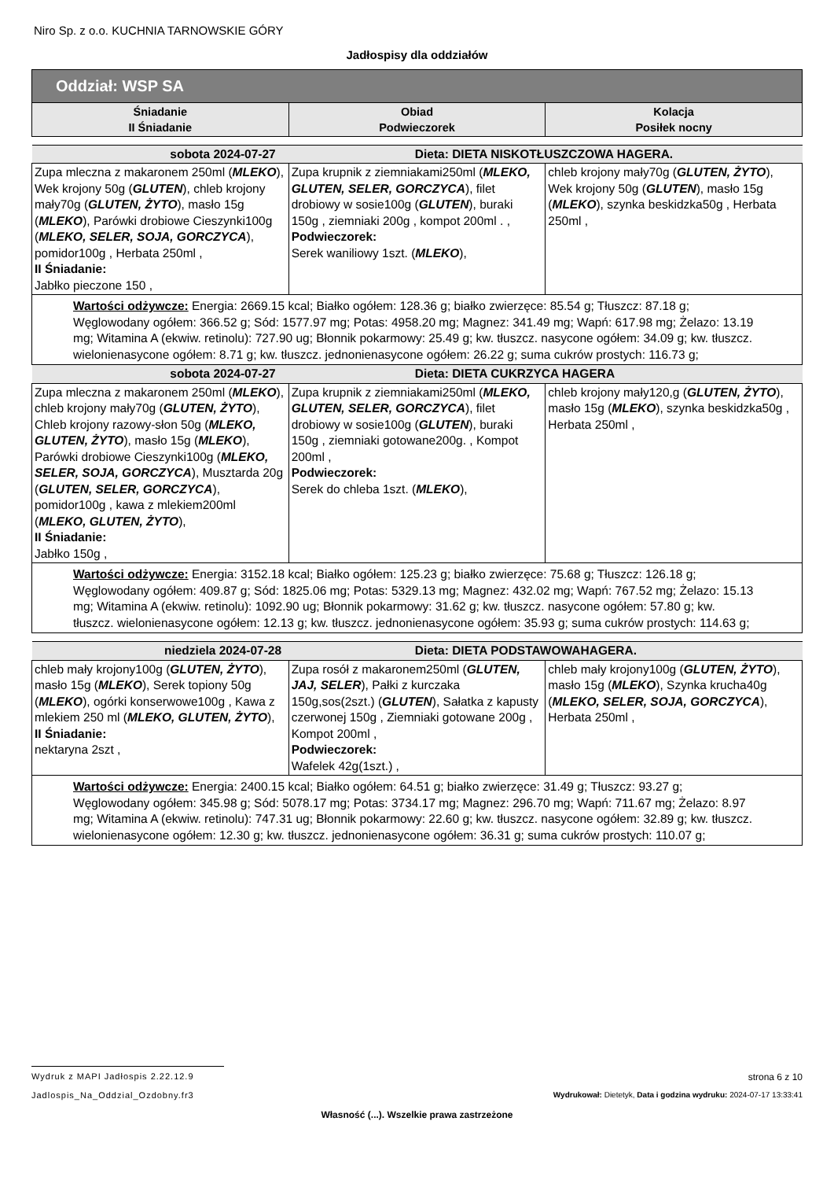Niro Sp. z o.o. KUCHNIA TARNOWSKIE GÓRY
Jadłospisy dla oddziałów
| Oddział: WSP SA | | |
| --- | --- | --- |
| Śniadanie II Śniadanie | Obiad Podwieczorek | Kolacja Posiłek nocny |
| sobota 2024-07-27 Dieta: DIETA NISKOTŁUSZCZOWA HAGERA. | | |
| Zupa mleczna z makaronem 250ml ( MLEKO ), Wek krojony 50g ( GLUTEN ), chleb krojony mały70g ( GLUTEN, ŻYTO ), masło 15g ( MLEKO ), Parówki drobiowe Cieszynki100g ( MLEKO, SELER, SOJA, GORCZYCA ), pomidor100g , Herbata 250ml , II Śniadanie: Jabłko pieczone 150 , | Zupa krupnik z ziemniakami250ml ( MLEKO, GLUTEN, SELER, GORCZYCA ), filet drobiowy w sosie100g ( GLUTEN ), buraki 150g , ziemniaki 200g , kompot 200ml . , Podwieczorek: Serek waniliowy 1szt. ( MLEKO ), | chleb krojony mały70g ( GLUTEN, ŻYTO ), Wek krojony 50g ( GLUTEN ), masło 15g ( MLEKO ), szynka beskidzka50g , Herbata 250ml , |
| Wartości odżywcze: Energia: 2669.15 kcal; Białko ogółem: 128.36 g; białko zwierzęce: 85.54 g; Tłuszcz: 87.18 g; Węglowodany ogółem: 366.52 g; Sód: 1577.97 mg; Potas: 4958.20 mg; Magnez: 341.49 mg; Wapń: 617.98 mg; Żelazo: 13.19 mg; Witamina A (ekwiw. retinolu): 727.90 ug; Błonnik pokarmowy: 25.49 g; kw. tłuszcz. nasycone ogółem: 34.09 g; kw. tłuszcz. wielonienasycone ogółem: 8.71 g; kw. tłuszcz. jednonienasycone ogółem: 26.22 g; suma cukrów prostych: 116.73 g; | | |
| sobota 2024-07-27 Dieta: DIETA CUKRZYCA HAGERA | | |
| Zupa mleczna z makaronem 250ml ( MLEKO ), chleb krojony mały70g ( GLUTEN, ŻYTO ), Chleb krojony razowy-słon 50g ( MLEKO, GLUTEN, ŻYTO ), masło 15g ( MLEKO ), Parówki drobiowe Cieszynki100g ( MLEKO, SELER, SOJA, GORCZYCA ), Musztarda 20g ( GLUTEN, SELER, GORCZYCA ), pomidor100g , kawa z mlekiem200ml ( MLEKO, GLUTEN, ŻYTO ), II Śniadanie: Jabłko 150g , | Zupa krupnik z ziemniakami250ml ( MLEKO, GLUTEN, SELER, GORCZYCA ), filet drobiowy w sosie100g ( GLUTEN ), buraki 150g , ziemniaki gotowane200g. , Kompot 200ml , Podwieczorek: Serek do chleba 1szt. ( MLEKO ), | chleb krojony mały120,g ( GLUTEN, ŻYTO ), masło 15g ( MLEKO ), szynka beskidzka50g , Herbata 250ml , |
| Wartości odżywcze: Energia: 3152.18 kcal; Białko ogółem: 125.23 g; białko zwierzęce: 75.68 g; Tłuszcz: 126.18 g; Węglowodany ogółem: 409.87 g; Sód: 1825.06 mg; Potas: 5329.13 mg; Magnez: 432.02 mg; Wapń: 767.52 mg; Żelazo: 15.13 mg; Witamina A (ekwiw. retinolu): 1092.90 ug; Błonnik pokarmowy: 31.62 g; kw. tłuszcz. nasycone ogółem: 57.80 g; kw. tłuszcz. wielonienasycone ogółem: 12.13 g; kw. tłuszcz. jednonienasycone ogółem: 35.93 g; suma cukrów prostych: 114.63 g; | | |
| niedziela 2024-07-28 Dieta: DIETA PODSTAWOWAHAGERA. | | |
| chleb mały krojony100g ( GLUTEN, ŻYTO ), masło 15g ( MLEKO ), Serek topiony 50g ( MLEKO ), ogórki konserwowe100g , Kawa z mlekiem 250 ml ( MLEKO, GLUTEN, ŻYTO ), II Śniadanie: nektaryna 2szt , | Zupa rosół z makaronem250ml ( GLUTEN, JAJ, SELER ), Pałki z kurczaka 150g,sos(2szt.) ( GLUTEN ), Sałatka z kapusty czerwonej 150g , Ziemniaki gotowane 200g , Kompot 200ml , Podwieczorek: Wafelek 42g(1szt.) , | chleb mały krojony100g ( GLUTEN, ŻYTO ), masło 15g ( MLEKO ), Szynka krucha40g ( MLEKO, SELER, SOJA, GORCZYCA ), Herbata 250ml , |
| Wartości odżywcze: Energia: 2400.15 kcal; Białko ogółem: 64.51 g; białko zwierzęce: 31.49 g; Tłuszcz: 93.27 g; Węglowodany ogółem: 345.98 g; Sód: 5078.17 mg; Potas: 3734.17 mg; Magnez: 296.70 mg; Wapń: 711.67 mg; Żelazo: 8.97 mg; Witamina A (ekwiw. retinolu): 747.31 ug; Błonnik pokarmowy: 22.60 g; kw. tłuszcz. nasycone ogółem: 32.89 g; kw. tłuszcz. wielonienasycone ogółem: 12.30 g; kw. tłuszcz. jednonienasycone ogółem: 36.31 g; suma cukrów prostych: 110.07 g; | | |
Wydruk z MAPI Jadłospis 2.22.12.9 strona 6 z 10
Jadlospis_Na_Oddzial_Ozdobny.fr3 Wydrukował: Dietetyk, Data i godzina wydruku: 2024-07-17 13:33:41
Własność (...). Wszelkie prawa zastrzeżone